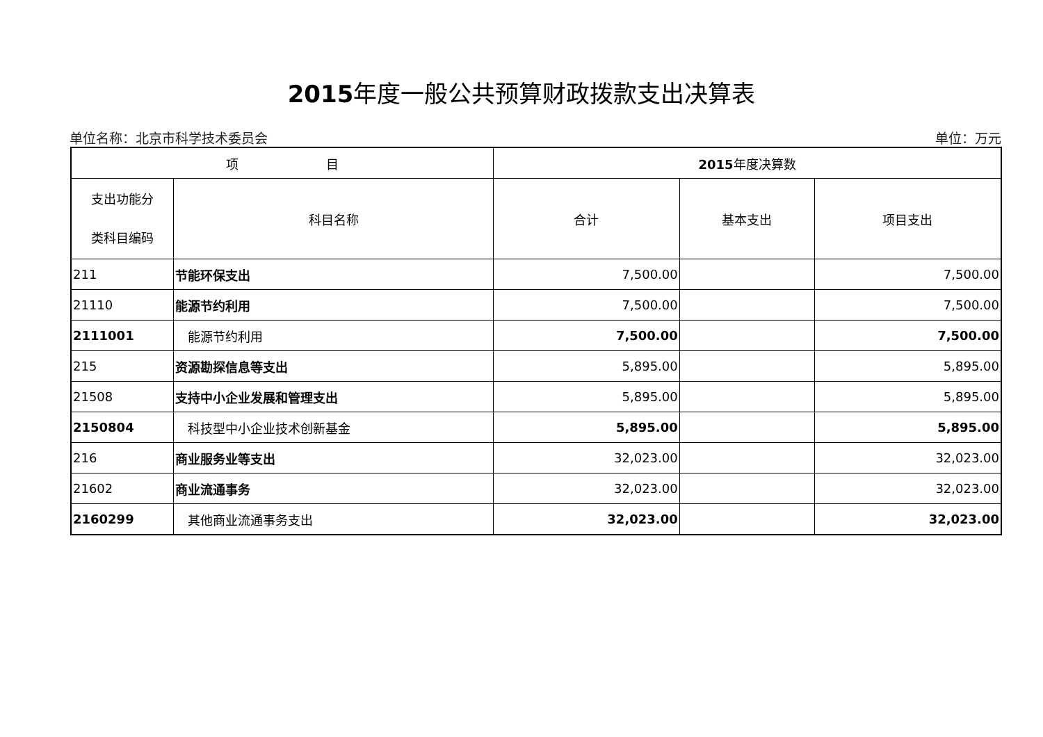2015年度一般公共预算财政拨款支出决算表
单位名称：北京市科学技术委员会 单位：万元
| 项 目 | | 2015 年度决算数 | | |
| --- | --- | --- | --- | --- |
| 支出功能分 类科目编码 | 科目名称 | 合计 | 基本支出 | 项目支出 |
| 211 | 节能环保支出 | 7,500.00 | | 7,500.00 |
| 21110 | 能源节约利用 | 7,500.00 | | 7,500.00 |
| 2111001 | 能源节约利用 | 7,500.00 | | 7,500.00 |
| 215 | 资源勘探信息等支出 | 5,895.00 | | 5,895.00 |
| 21508 | 支持中小企业发展和管理支出 | 5,895.00 | | 5,895.00 |
| 2150804 | 科技型中小企业技术创新基金 | 5,895.00 | | 5,895.00 |
| 216 | 商业服务业等支出 | 32,023.00 | | 32,023.00 |
| 21602 | 商业流通事务 | 32,023.00 | | 32,023.00 |
| 2160299 | 其他商业流通事务支出 | 32,023.00 | | 32,023.00 |